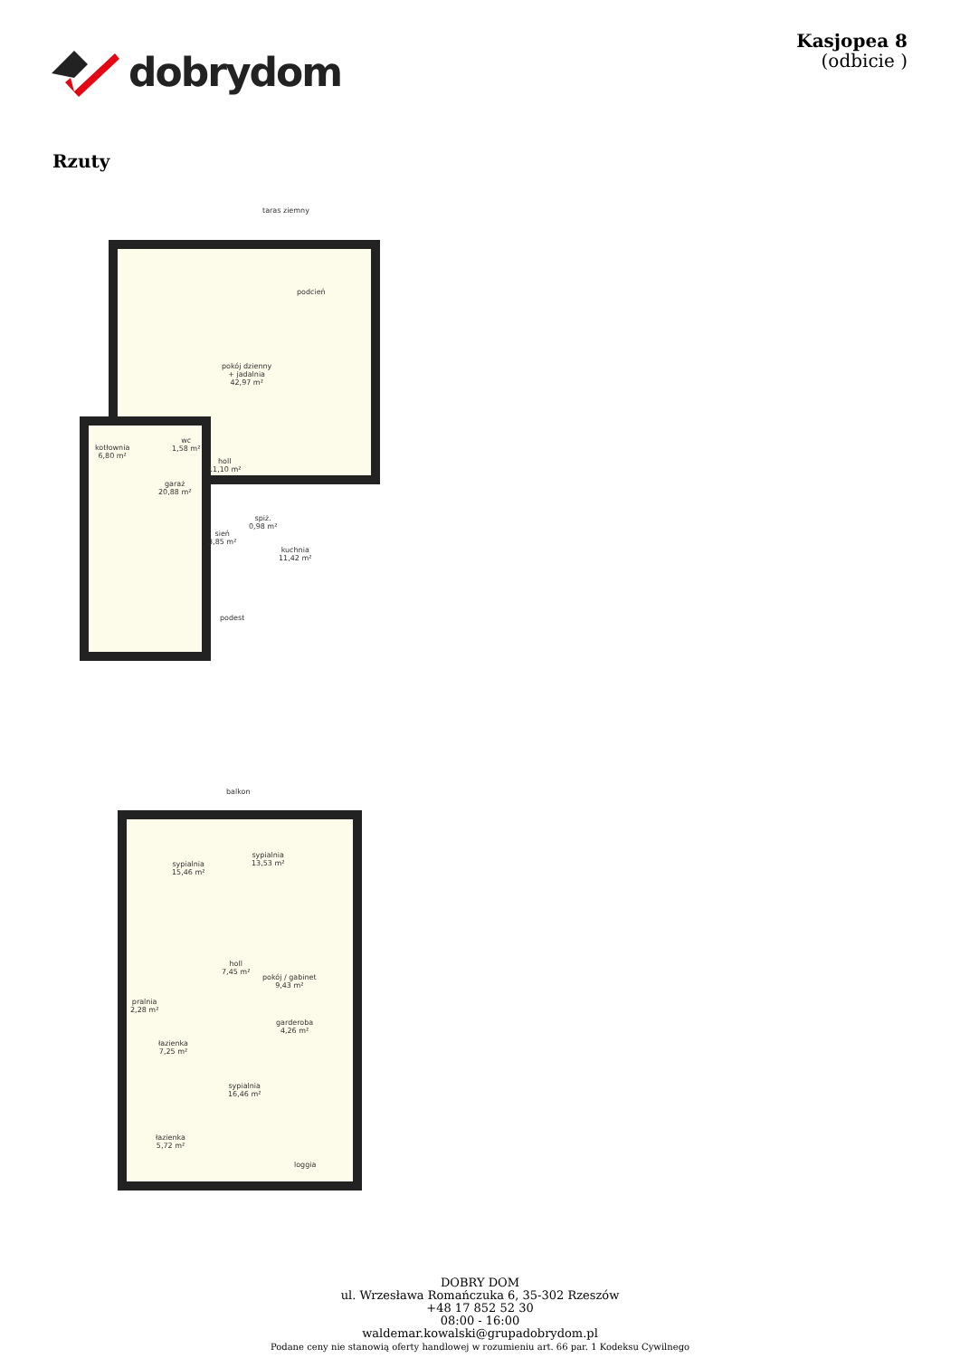dobrydom
Kasjopea 8
(odbicie )
Rzuty
taras ziemny
pokój dzienny
+ jadalnia
42,97 m²
podcień
kotłownia
6,80 m²
wc
1,58 m²
holl
11,10 m²
garaż
20,88 m²
spiż.
0,98 m²
sień
3,85 m²
kuchnia
11,42 m²
podest
balkon
sypialnia
15,46 m²
sypialnia
13,53 m²
holl
7,45 m²
pokój / gabinet
9,43 m²
pralnia
2,28 m²
garderoba
4,26 m²
łazienka
7,25 m²
sypialnia
16,46 m²
łazienka
5,72 m²
loggia
DOBRY DOM
ul. Wrzesława Romańczuka 6, 35-302 Rzeszów
+48 17 852 52 30
08:00 - 16:00
waldemar.kowalski@grupadobrydom.pl
Podane ceny nie stanowią oferty handlowej w rozumieniu art. 66 par. 1 Kodeksu Cywilnego